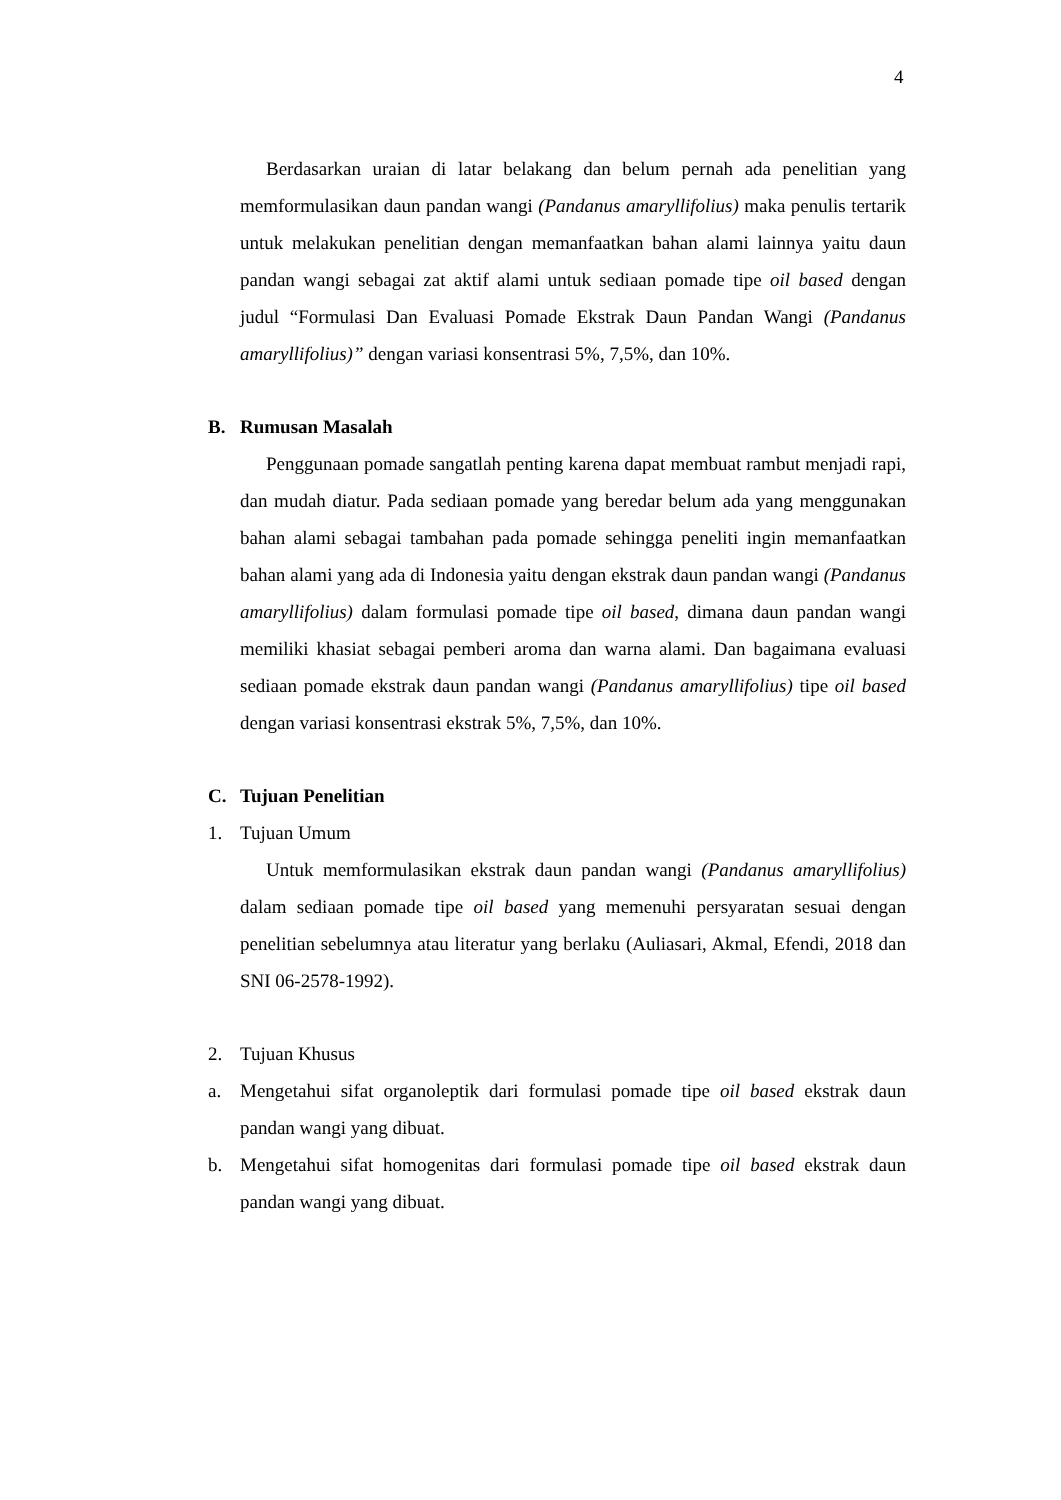4
Berdasarkan uraian di latar belakang dan belum pernah ada penelitian yang memformulasikan daun pandan wangi (Pandanus amaryllifolius) maka penulis tertarik untuk melakukan penelitian dengan memanfaatkan bahan alami lainnya yaitu daun pandan wangi sebagai zat aktif alami untuk sediaan pomade tipe oil based dengan judul “Formulasi Dan Evaluasi Pomade Ekstrak Daun Pandan Wangi (Pandanus amaryllifolius)” dengan variasi konsentrasi 5%, 7,5%, dan 10%.
B. Rumusan Masalah
Penggunaan pomade sangatlah penting karena dapat membuat rambut menjadi rapi, dan mudah diatur. Pada sediaan pomade yang beredar belum ada yang menggunakan bahan alami sebagai tambahan pada pomade sehingga peneliti ingin memanfaatkan bahan alami yang ada di Indonesia yaitu dengan ekstrak daun pandan wangi (Pandanus amaryllifolius) dalam formulasi pomade tipe oil based, dimana daun pandan wangi memiliki khasiat sebagai pemberi aroma dan warna alami. Dan bagaimana evaluasi sediaan pomade ekstrak daun pandan wangi (Pandanus amaryllifolius) tipe oil based dengan variasi konsentrasi ekstrak 5%, 7,5%, dan 10%.
C. Tujuan Penelitian
1. Tujuan Umum
Untuk memformulasikan ekstrak daun pandan wangi (Pandanus amaryllifolius) dalam sediaan pomade tipe oil based yang memenuhi persyaratan sesuai dengan penelitian sebelumnya atau literatur yang berlaku (Auliasari, Akmal, Efendi, 2018 dan SNI 06-2578-1992).
2. Tujuan Khusus
a. Mengetahui sifat organoleptik dari formulasi pomade tipe oil based ekstrak daun pandan wangi yang dibuat.
b. Mengetahui sifat homogenitas dari formulasi pomade tipe oil based ekstrak daun pandan wangi yang dibuat.